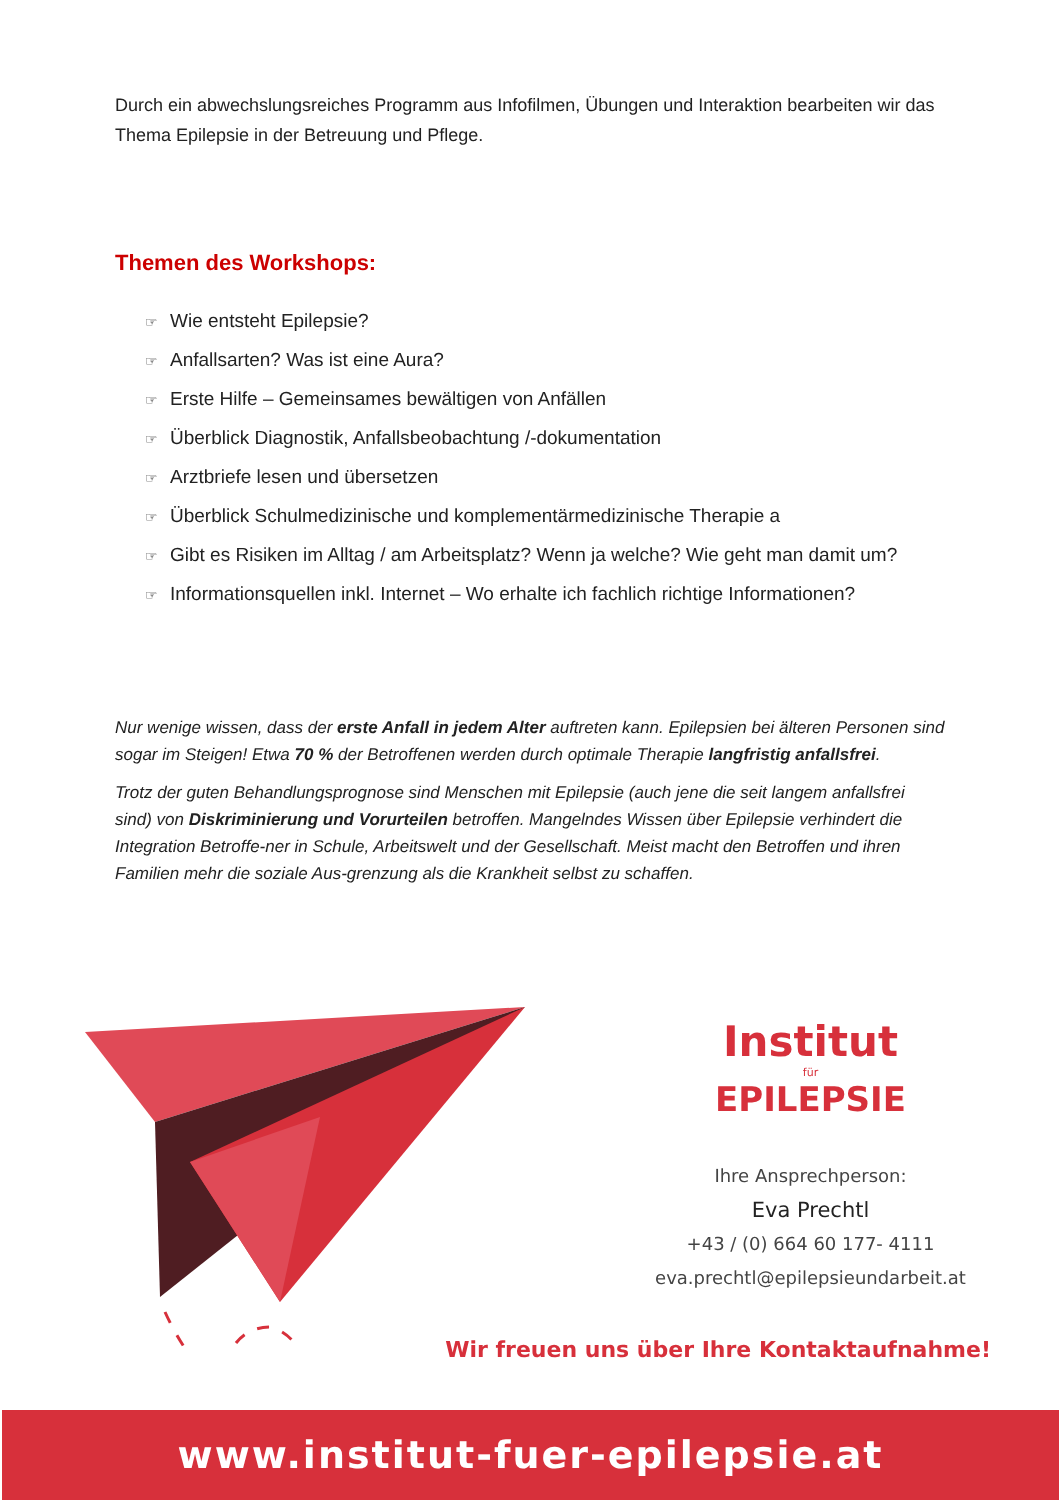Durch ein abwechslungsreiches Programm aus Infofilmen, Übungen und Interaktion bearbeiten wir das Thema Epilepsie in der Betreuung und Pflege.
Themen des Workshops:
☞ Wie entsteht Epilepsie?
☞ Anfallsarten? Was ist eine Aura?
☞ Erste Hilfe – Gemeinsames bewältigen von Anfällen
☞ Überblick Diagnostik, Anfallsbeobachtung /-dokumentation
☞ Arztbriefe lesen und übersetzen
☞ Überblick Schulmedizinische und komplementärmedizinische Therapie a
☞ Gibt es Risiken im Alltag / am Arbeitsplatz? Wenn ja welche? Wie geht man damit um?
☞ Informationsquellen inkl. Internet – Wo erhalte ich fachlich richtige Informationen?
Nur wenige wissen, dass der erste Anfall in jedem Alter auftreten kann. Epilepsien bei älteren Personen sind sogar im Steigen! Etwa 70 % der Betroffenen werden durch optimale Therapie langfristig anfallsfrei.
Trotz der guten Behandlungsprognose sind Menschen mit Epilepsie (auch jene die seit langem anfallsfrei sind) von Diskriminierung und Vorurteilen betroffen. Mangelndes Wissen über Epilepsie verhindert die Integration Betroffe-ner in Schule, Arbeitswelt und der Gesellschaft. Meist macht den Betroffen und ihren Familien mehr die soziale Aus-grenzung als die Krankheit selbst zu schaffen.
Institut
für
EPILEPSIE
Ihre Ansprechperson:
Eva Prechtl
+43 / (0) 664 60 177- 4111
eva.prechtl@epilepsieundarbeit.at
Wir freuen uns über Ihre Kontaktaufnahme!
www.institut-fuer-epilepsie.at